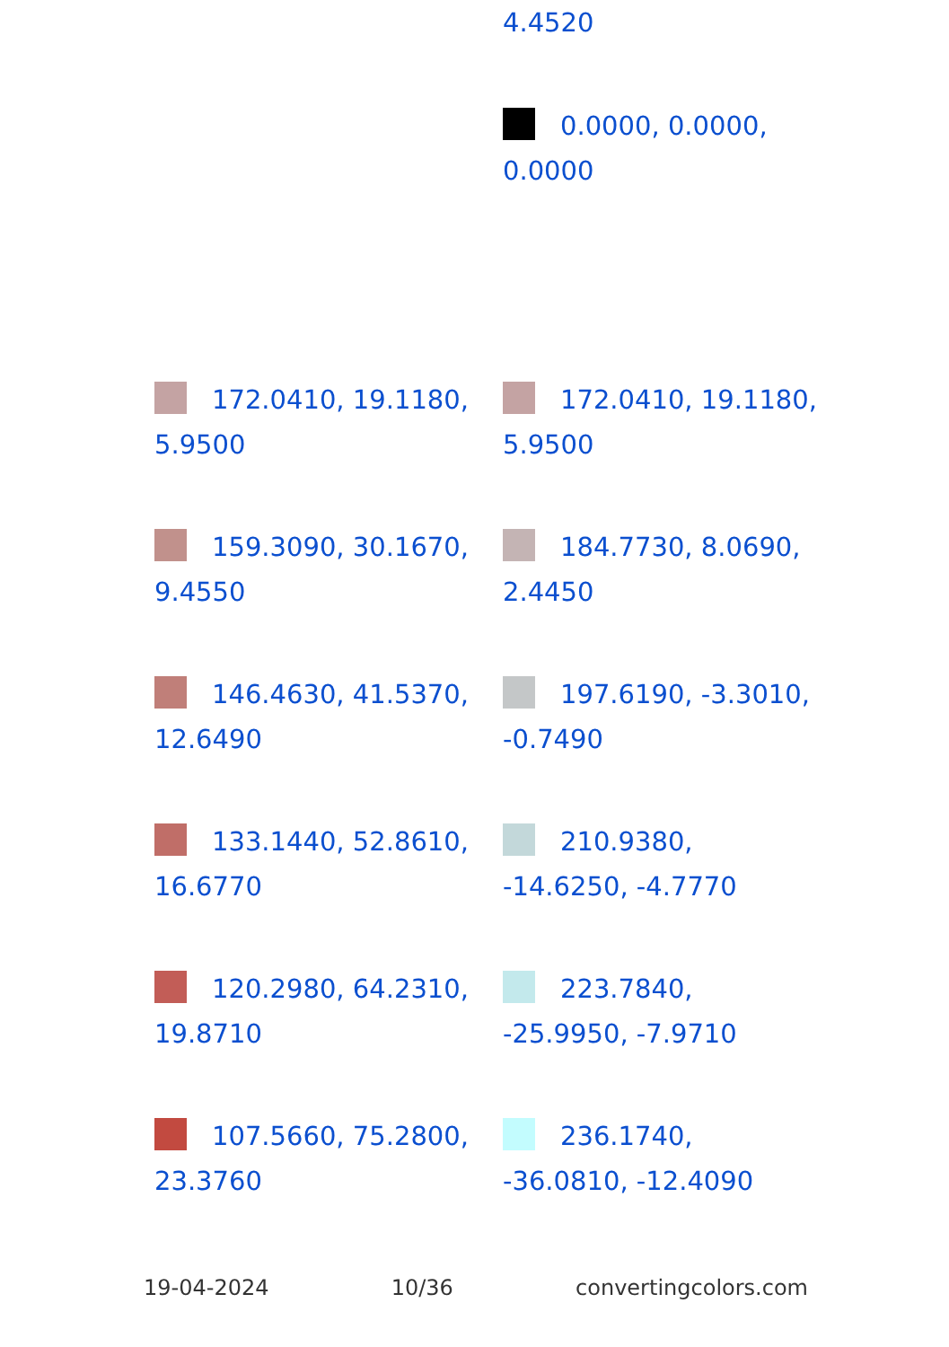4.4520
0.0000, 0.0000, 0.0000
172.0410, 19.1180, 5.9500
172.0410, 19.1180, 5.9500
159.3090, 30.1670, 9.4550
184.7730, 8.0690, 2.4450
146.4630, 41.5370, 12.6490
197.6190, -3.3010, -0.7490
133.1440, 52.8610, 16.6770
210.9380, -14.6250, -4.7770
120.2980, 64.2310, 19.8710
223.7840, -25.9950, -7.9710
107.5660, 75.2800, 23.3760
236.1740, -36.0810, -12.4090
19-04-2024 10/36 convertingcolors.com